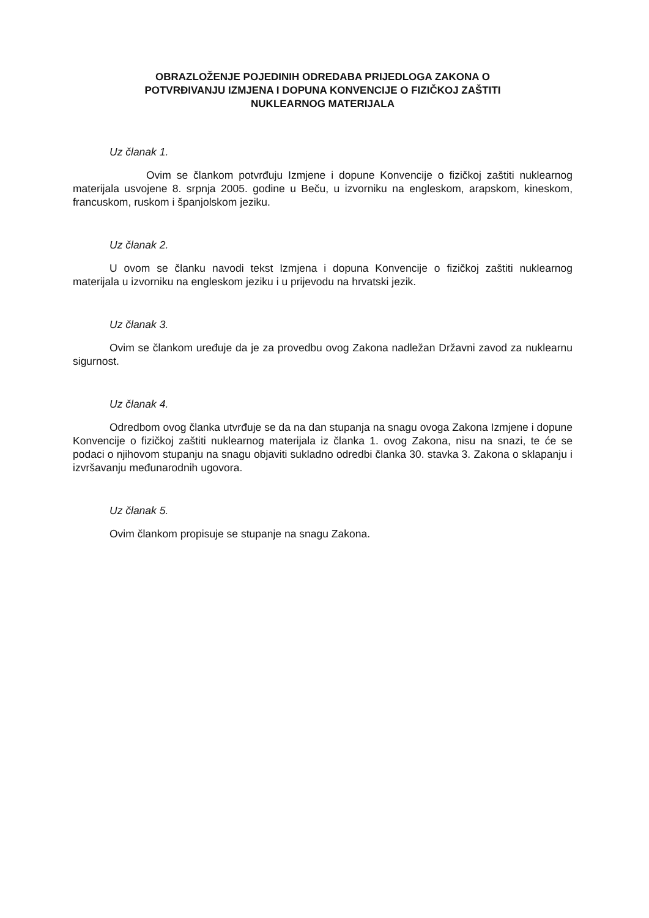OBRAZLOŽENJE POJEDINIH ODREDABA PRIJEDLOGA ZAKONA O
POTVRĐIVANJU IZMJENA I DOPUNA KONVENCIJE O FIZIČKOJ ZAŠTITI
NUKLEARNOG MATERIJALA
Uz članak 1.
Ovim se člankom potvrđuju Izmjene i dopune Konvencije o fizičkoj zaštiti nuklearnog materijala usvojene 8. srpnja 2005. godine u Beču, u izvorniku na engleskom, arapskom, kineskom, francuskom, ruskom i španjolskom jeziku.
Uz članak 2.
U ovom se članku navodi tekst Izmjena i dopuna Konvencije o fizičkoj zaštiti nuklearnog materijala u izvorniku na engleskom jeziku i u prijevodu na hrvatski jezik.
Uz članak 3.
Ovim se člankom uređuje da je za provedbu ovog Zakona nadležan Državni zavod za nuklearnu sigurnost.
Uz članak 4.
Odredbom ovog članka utvrđuje se da na dan stupanja na snagu ovoga Zakona Izmjene i dopune Konvencije o fizičkoj zaštiti nuklearnog materijala iz članka 1. ovog Zakona, nisu na snazi, te će se podaci o njihovom stupanju na snagu objaviti sukladno odredbi članka 30. stavka 3. Zakona o sklapanju i izvršavanju međunarodnih ugovora.
Uz članak 5.
Ovim člankom propisuje se stupanje na snagu Zakona.